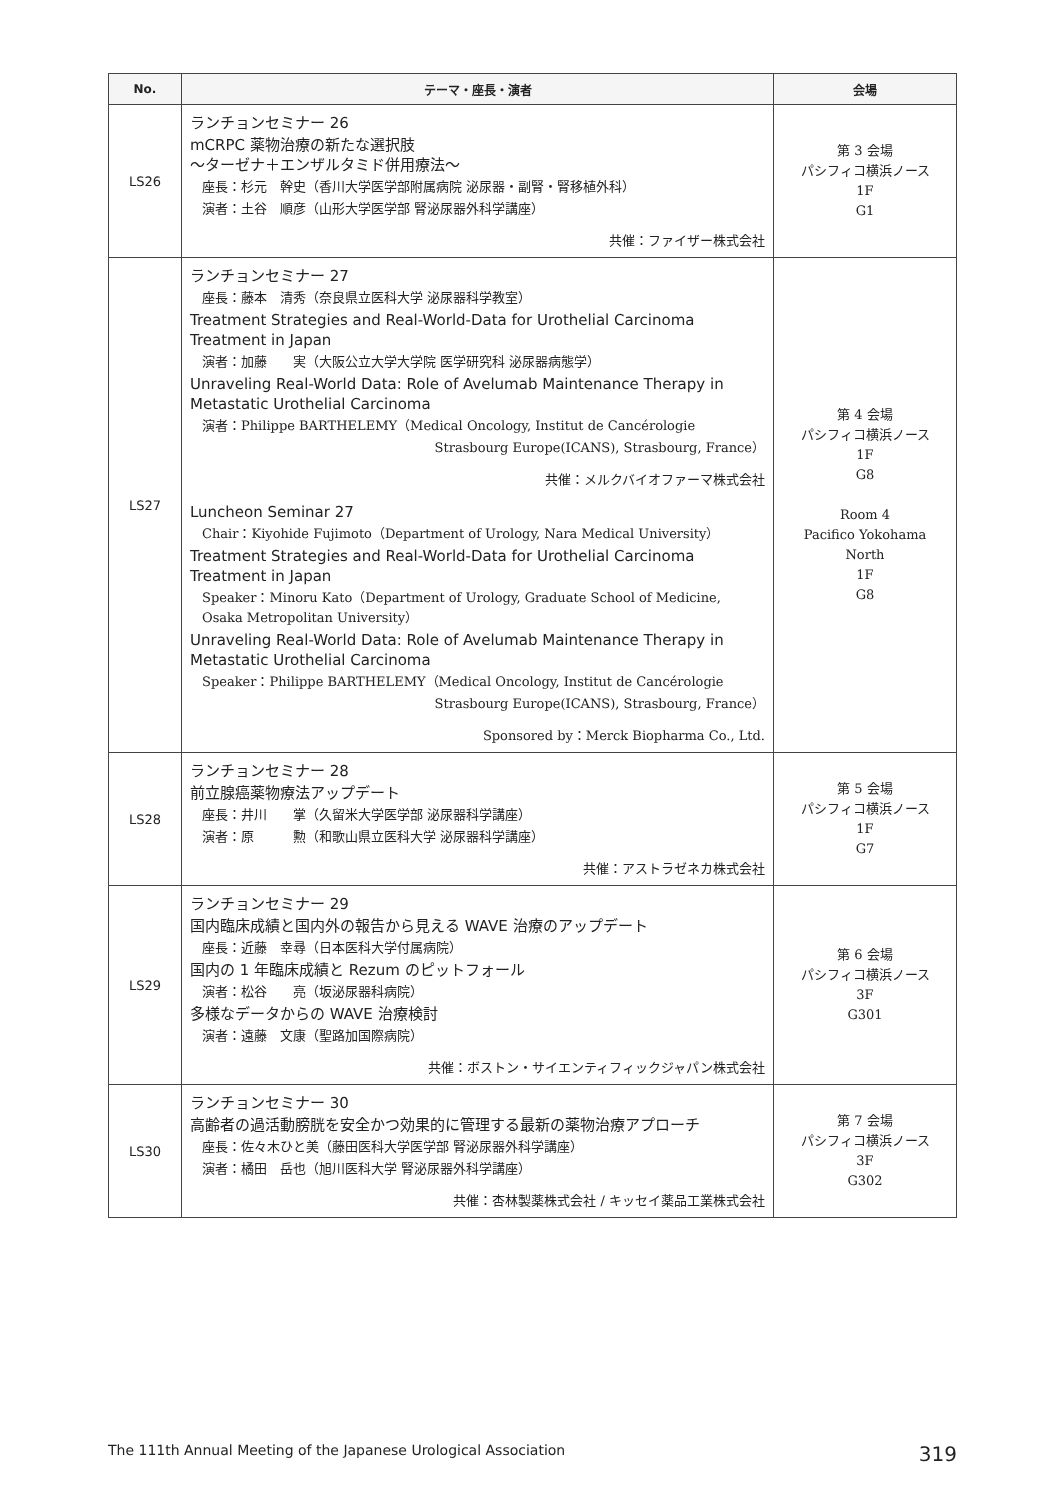| No. | テーマ・座長・演者 | 会場 |
| --- | --- | --- |
| LS26 | ランチョンセミナー 26 mCRPC 薬物治療の新たな選択肢 〜ターゼナ＋エンザルタミド併用療法〜 座長：杉元 幹史（香川大学医学部附属病院 泌尿器・副腎・腎移植外科） 演者：土谷 順彦（山形大学医学部 腎泌尿器外科学講座） 共催：ファイザー株式会社 | 第 3 会場 パシフィコ横浜ノース 1F G1 |
| LS27 | ランチョンセミナー 27 座長：藤本 清秀（奈良県立医科大学 泌尿器科学教室） Treatment Strategies and Real-World-Data for Urothelial Carcinoma Treatment in Japan 演者：加藤 実（大阪公立大学大学院 医学研究科 泌尿器病態学） Unraveling Real-World Data: Role of Avelumab Maintenance Therapy in Metastatic Urothelial Carcinoma 演者：Philippe BARTHELEMY（Medical Oncology, Institut de Cancérologie Strasbourg Europe(ICANS), Strasbourg, France） 共催：メルクバイオファーマ株式会社 Luncheon Seminar 27 Chair：Kiyohide Fujimoto（Department of Urology, Nara Medical University） Treatment Strategies and Real-World-Data for Urothelial Carcinoma Treatment in Japan Speaker：Minoru Kato（Department of Urology, Graduate School of Medicine, Osaka Metropolitan University） Unraveling Real-World Data: Role of Avelumab Maintenance Therapy in Metastatic Urothelial Carcinoma Speaker：Philippe BARTHELEMY（Medical Oncology, Institut de Cancérologie Strasbourg Europe(ICANS), Strasbourg, France） Sponsored by：Merck Biopharma Co., Ltd. | 第 4 会場 パシフィコ横浜ノース 1F G8 Room 4 Pacifico Yokohama North 1F G8 |
| LS28 | ランチョンセミナー 28 前立腺癌薬物療法アップデート 座長：井川 掌（久留米大学医学部 泌尿器科学講座） 演者：原 勲（和歌山県立医科大学 泌尿器科学講座） 共催：アストラゼネカ株式会社 | 第 5 会場 パシフィコ横浜ノース 1F G7 |
| LS29 | ランチョンセミナー 29 国内臨床成績と国内外の報告から見える WAVE 治療のアップデート 座長：近藤 幸尋（日本医科大学付属病院） 国内の 1 年臨床成績と Rezum のピットフォール 演者：松谷 亮（坂泌尿器科病院） 多様なデータからの WAVE 治療検討 演者：遠藤 文康（聖路加国際病院） 共催：ボストン・サイエンティフィックジャパン株式会社 | 第 6 会場 パシフィコ横浜ノース 3F G301 |
| LS30 | ランチョンセミナー 30 高齢者の過活動膀胱を安全かつ効果的に管理する最新の薬物治療アプローチ 座長：佐々木ひと美（藤田医科大学医学部 腎泌尿器外科学講座） 演者：橘田 岳也（旭川医科大学 腎泌尿器外科学講座） 共催：杏林製薬株式会社 / キッセイ薬品工業株式会社 | 第 7 会場 パシフィコ横浜ノース 3F G302 |
The 111th Annual Meeting of the Japanese Urological Association 319